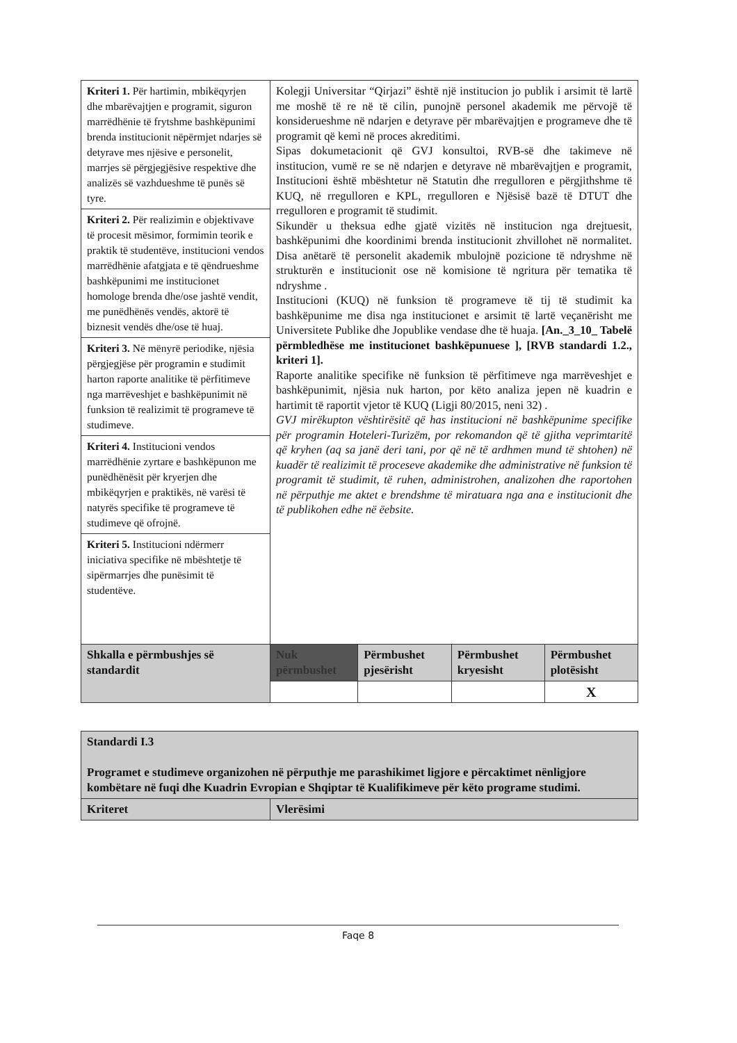| Kriteri 1. Për hartimin, mbikëqyrjen dhe mbarëvajtjen e programit, siguron marrëdhënie të frytshme bashkëpunimi brenda institucionit nëpërmjet ndarjes së detyrave mes njësive e personelit, marrjes së përgjegjësive respektive dhe analizës së vazhdueshme të punës së tyre. | Kolegji Universitar “Qirjazi” është një institucion jo publik i arsimit të lartë me moshë të re në të cilin, punojnë personel akademik me përvojë të konsiderueshme në ndarjen e detyrave për mbarëvajtjen e programeve dhe të programit që kemi në proces akreditimi. Sipas dokumetacionit që GVJ konsultoi, RVB-së dhe takimeve në institucion, vumë re se në ndarjen e detyrave në mbarëvajtjen e programit, Institucioni është mbështetur në Statutin dhe rregulloren e përgjithshme të KUQ, në rregulloren e KPL, rregulloren e Njësisë bazë të DTUT dhe rregulloren e programit të studimit. Sikundër u theksua edhe gjatë vizitës në institucion nga drejtuesit, bashkëpunimi dhe koordinimi brenda institucionit zhvillohet në normalitet. Disa anëtarë të personelit akademik mbulojnë pozicione të ndryshme në strukturën e institucionit ose në komisione të ngritura për tematika të ndryshme . Institucioni (KUQ) në funksion të programeve të tij të studimit ka bashkëpunime me disa nga institucionet e arsimit të lartë veçanërisht me Universitete Publike dhe Jopublike vendase dhe të huaja. [An._3_10_ Tabelë përmbledhëse me institucionet bashkëpunuese ], [RVB standardi 1.2., kriteri 1]. Raporte analitike specifike në funksion të përfitimeve nga marrëveshjet e bashkëpunimit, njësia nuk harton, por këto analiza jepen në kuadrin e hartimit të raportit vjetor të KUQ (Ligji 80/2015, neni 32) . GVJ mirëkupton vështirësitë që has institucioni në bashkëpunime specifike për programin Hoteleri-Turizëm, por rekomandon që të gjitha veprimtaritë që kryhen (aq sa janë deri tani, por që në të ardhmen mund të shtohen) në kuadër të realizimit të proceseve akademike dhe administrative në funksion të programit të studimit, të ruhen, administrohen, analizohen dhe raportohen në përputhje me aktet e brendshme të miratuara nga ana e institucionit dhe të publikohen edhe në ëebsite. | | | |
| Kriteri 2. Për realizimin e objektivave të procesit mësimor, formimin teorik e praktik të studentëve, institucioni vendos marrëdhënie afatgjata e të qëndrueshme bashkëpunimi me institucionet homologe brenda dhe/ose jashtë vendit, me punëdhënës vendës, aktorë të biznesit vendës dhe/ose të huaj. | | | | |
| Kriteri 3. Në mënyrë periodike, njësia përgjegjëse për programin e studimit harton raporte analitike të përfitimeve nga marrëveshjet e bashkëpunimit në funksion të realizimit të programeve të studimeve. | | | | |
| Kriteri 4. Institucioni vendos marrëdhënie zyrtare e bashkëpunon me punëdhënësit për kryerjen dhe mbikëqyrjen e praktikës, në varësi të natyrës specifike të programeve të studimeve që ofrojnë. | | | | |
| Kriteri 5. Institucioni ndërmerr iniciativa specifike në mbështetje të sipërmarrjes dhe punësimit të studentëve. | | | | |
| Shkalla e përmbushjes së standardit | Nuk përmbushet | Përmbushet pjesërisht | Përmbushet kryesisht | Përmbushet plotësisht |
| | | | | X |
| Standardi I.3 Programet e studimeve organizohen në përputhje me parashikimet ligjore e përcaktimet nënligjore kombëtare në fuqi dhe Kuadrin Evropian e Shqiptar të Kualifikimeve për këto programe studimi. | |
| Kriteret | Vlerësimi |
Faqe 8